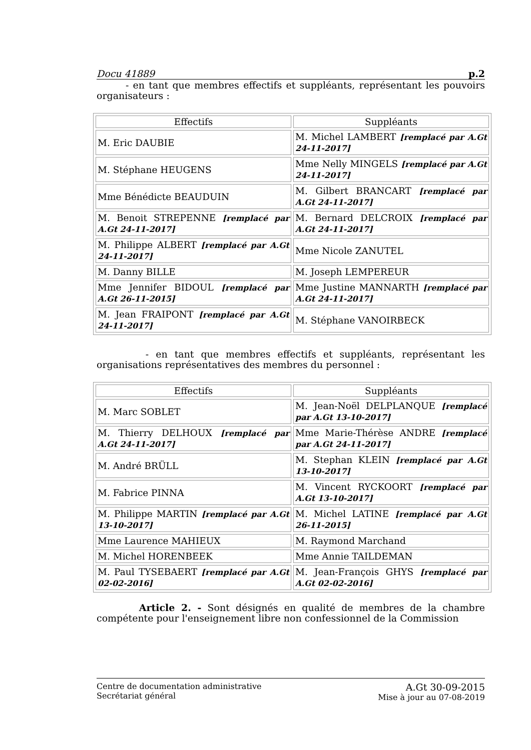Docu 41889 p.2
- en tant que membres effectifs et suppléants, représentant les pouvoirs organisateurs :
| Effectifs | Suppléants |
| --- | --- |
| M. Eric DAUBIE | M. Michel LAMBERT [remplacé par A.Gt 24-11-2017] |
| M. Stéphane HEUGENS | Mme Nelly MINGELS [remplacé par A.Gt 24-11-2017] |
| Mme Bénédicte BEAUDUIN | M. Gilbert BRANCART [remplacé par A.Gt 24-11-2017] |
| M. Benoit STREPENNE [remplacé par A.Gt 24-11-2017] | M. Bernard DELCROIX [remplacé par A.Gt 24-11-2017] |
| M. Philippe ALBERT [remplacé par A.Gt 24-11-2017] | Mme Nicole ZANUTEL |
| M. Danny BILLE | M. Joseph LEMPEREUR |
| Mme Jennifer BIDOUL [remplacé par A.Gt 26-11-2015] | Mme Justine MANNARTH [remplacé par A.Gt 24-11-2017] |
| M. Jean FRAIPONT [remplacé par A.Gt 24-11-2017] | M. Stéphane VANOIRBECK |
- en tant que membres effectifs et suppléants, représentant les organisations représentatives des membres du personnel :
| Effectifs | Suppléants |
| --- | --- |
| M. Marc SOBLET | M. Jean-Noël DELPLANQUE [remplacé par A.Gt 13-10-2017] |
| M. Thierry DELHOUX [remplacé par A.Gt 24-11-2017] | Mme Marie-Thérèse ANDRE [remplacé par A.Gt 24-11-2017] |
| M. André BRÜLL | M. Stephan KLEIN [remplacé par A.Gt 13-10-2017] |
| M. Fabrice PINNA | M. Vincent RYCKOORT [remplacé par A.Gt 13-10-2017] |
| M. Philippe MARTIN [remplacé par A.Gt 13-10-2017] | M. Michel LATINE [remplacé par A.Gt 26-11-2015] |
| Mme Laurence MAHIEUX | M. Raymond Marchand |
| M. Michel HORENBEEK | Mme Annie TAILDEMAN |
| M. Paul TYSEBAERT [remplacé par A.Gt 02-02-2016] | M. Jean-François GHYS [remplacé par A.Gt 02-02-2016] |
Article 2. - Sont désignés en qualité de membres de la chambre compétente pour l'enseignement libre non confessionnel de la Commission
Centre de documentation administrative
Secrétariat général
A.Gt 30-09-2015
Mise à jour au 07-08-2019